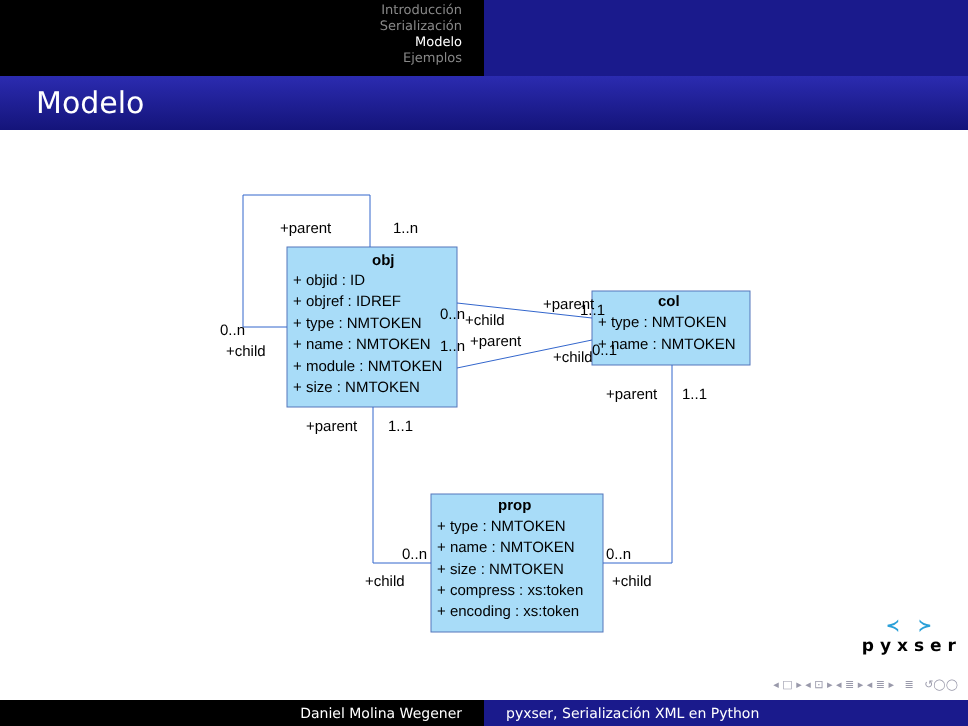Introducción
Serialización
Modelo
Ejemplos
Modelo
obj
+ objid : ID
+ objref : IDREF
+ type : NMTOKEN
+ name : NMTOKEN
+ module : NMTOKEN
+ size : NMTOKEN
col
+ type : NMTOKEN
+ name : NMTOKEN
prop
+ type : NMTOKEN
+ name : NMTOKEN
+ size : NMTOKEN
+ compress : xs:token
+ encoding : xs:token
+parent
1..n
0..n
+child
0..n
+child
+parent
1..1
1..n
+parent
+child
0..1
+parent
1..1
+parent
1..1
0..n
+child
0..n
+child
≺ ≻
pyxser
◂ □ ▸ ◂ ⊡ ▸ ◂ ≣ ▸ ◂ ≣ ▸ ≣ ↺◯◯
Daniel Molina Wegener pyxser, Serialización XML en Python